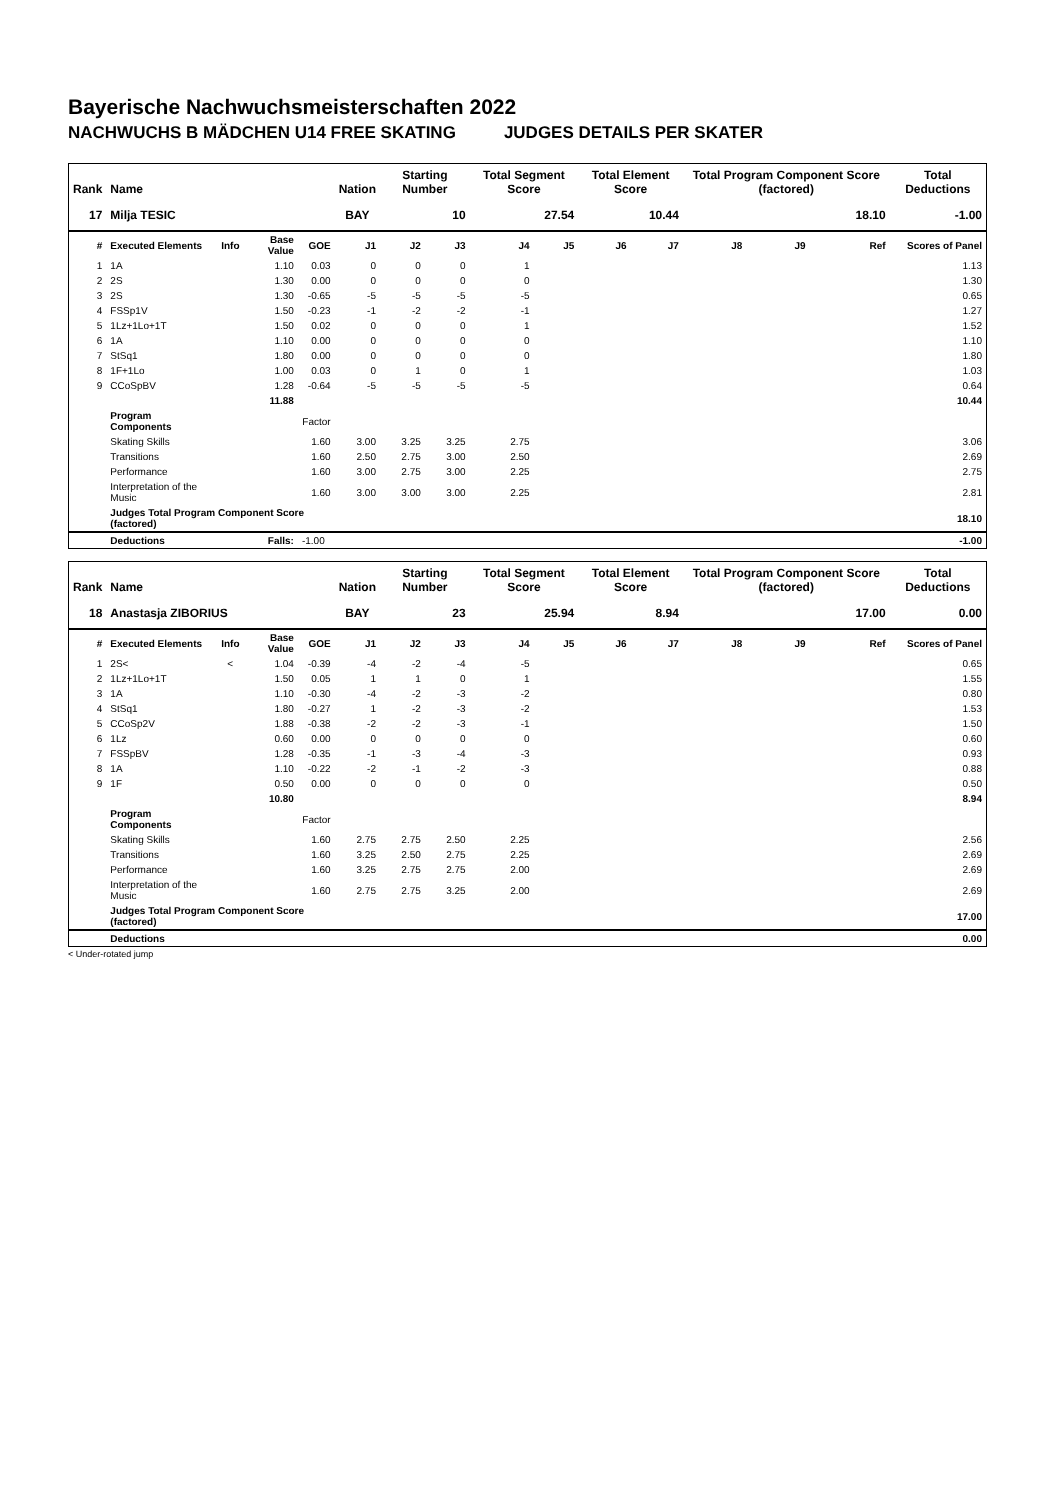Bayerische Nachwuchsmeisterschaften 2022
NACHWUCHS B MÄDCHEN U14 FREE SKATING JUDGES DETAILS PER SKATER
| Rank | Name | | | | Nation | Starting Number | | Total Segment Score | | Total Element Score | | Total Program Component Score (factored) | | | Total Deductions |
| --- | --- | --- | --- | --- | --- | --- | --- | --- | --- | --- | --- | --- | --- | --- | --- |
| 17 | Milja TESIC | | | | BAY | 10 | | 27.54 | | 10.44 | | 18.10 | | | -1.00 |
| # | Executed Elements | Info | Base Value | GOE | J1 | J2 | J3 | J4 | J5 | J6 | J7 | J8 | J9 | Ref | Scores of Panel |
| 1 | 1A | | 1.10 | 0.03 | 0 | 0 | 0 | 1 | | | | | | | 1.13 |
| 2 | 2S | | 1.30 | 0.00 | 0 | 0 | 0 | 0 | | | | | | | 1.30 |
| 3 | 2S | | 1.30 | -0.65 | -5 | -5 | -5 | -5 | | | | | | | 0.65 |
| 4 | FSSp1V | | 1.50 | -0.23 | -1 | -2 | -2 | -1 | | | | | | | 1.27 |
| 5 | 1Lz+1Lo+1T | | 1.50 | 0.02 | 0 | 0 | 0 | 1 | | | | | | | 1.52 |
| 6 | 1A | | 1.10 | 0.00 | 0 | 0 | 0 | 0 | | | | | | | 1.10 |
| 7 | StSq1 | | 1.80 | 0.00 | 0 | 0 | 0 | 0 | | | | | | | 1.80 |
| 8 | 1F+1Lo | | 1.00 | 0.03 | 0 | 1 | 0 | 1 | | | | | | | 1.03 |
| 9 | CCoSpBV | | 1.28 | -0.64 | -5 | -5 | -5 | -5 | | | | | | | 0.64 |
| | | | 11.88 | | | | | | | | | | | | 10.44 |
| | Program Components | | | Factor | | | | | | | | | | | |
| | Skating Skills | | | 1.60 | 3.00 | 3.25 | 3.25 | 2.75 | | | | | | | 3.06 |
| | Transitions | | | 1.60 | 2.50 | 2.75 | 3.00 | 2.50 | | | | | | | 2.69 |
| | Performance | | | 1.60 | 3.00 | 2.75 | 3.00 | 2.25 | | | | | | | 2.75 |
| | Interpretation of the Music | | | 1.60 | 3.00 | 3.00 | 3.00 | 2.25 | | | | | | | 2.81 |
| | Judges Total Program Component Score (factored) | | | | | | | | | | | | | | 18.10 |
| | Deductions | Falls: | | -1.00 | | | | | | | | | | | -1.00 |
| Rank | Name | | | | Nation | Starting Number | | Total Segment Score | | Total Element Score | | Total Program Component Score (factored) | | | Total Deductions |
| --- | --- | --- | --- | --- | --- | --- | --- | --- | --- | --- | --- | --- | --- | --- | --- |
| 18 | Anastasja ZIBORIUS | | | | BAY | 23 | | 25.94 | | 8.94 | | 17.00 | | | 0.00 |
| # | Executed Elements | Info | Base Value | GOE | J1 | J2 | J3 | J4 | J5 | J6 | J7 | J8 | J9 | Ref | Scores of Panel |
| 1 | 2S< | < | 1.04 | -0.39 | -4 | -2 | -4 | -5 | | | | | | | 0.65 |
| 2 | 1Lz+1Lo+1T | | 1.50 | 0.05 | 1 | 1 | 0 | 1 | | | | | | | 1.55 |
| 3 | 1A | | 1.10 | -0.30 | -4 | -2 | -3 | -2 | | | | | | | 0.80 |
| 4 | StSq1 | | 1.80 | -0.27 | 1 | -2 | -3 | -2 | | | | | | | 1.53 |
| 5 | CCoSp2V | | 1.88 | -0.38 | -2 | -2 | -3 | -1 | | | | | | | 1.50 |
| 6 | 1Lz | | 0.60 | 0.00 | 0 | 0 | 0 | 0 | | | | | | | 0.60 |
| 7 | FSSpBV | | 1.28 | -0.35 | -1 | -3 | -4 | -3 | | | | | | | 0.93 |
| 8 | 1A | | 1.10 | -0.22 | -2 | -1 | -2 | -3 | | | | | | | 0.88 |
| 9 | 1F | | 0.50 | 0.00 | 0 | 0 | 0 | 0 | | | | | | | 0.50 |
| | | | 10.80 | | | | | | | | | | | | 8.94 |
| | Program Components | | | Factor | | | | | | | | | | | |
| | Skating Skills | | | 1.60 | 2.75 | 2.75 | 2.50 | 2.25 | | | | | | | 2.56 |
| | Transitions | | | 1.60 | 3.25 | 2.50 | 2.75 | 2.25 | | | | | | | 2.69 |
| | Performance | | | 1.60 | 3.25 | 2.75 | 2.75 | 2.00 | | | | | | | 2.69 |
| | Interpretation of the Music | | | 1.60 | 2.75 | 2.75 | 3.25 | 2.00 | | | | | | | 2.69 |
| | Judges Total Program Component Score (factored) | | | | | | | | | | | | | | 17.00 |
| | Deductions | | | | | | | | | | | | | | 0.00 |
< Under-rotated jump